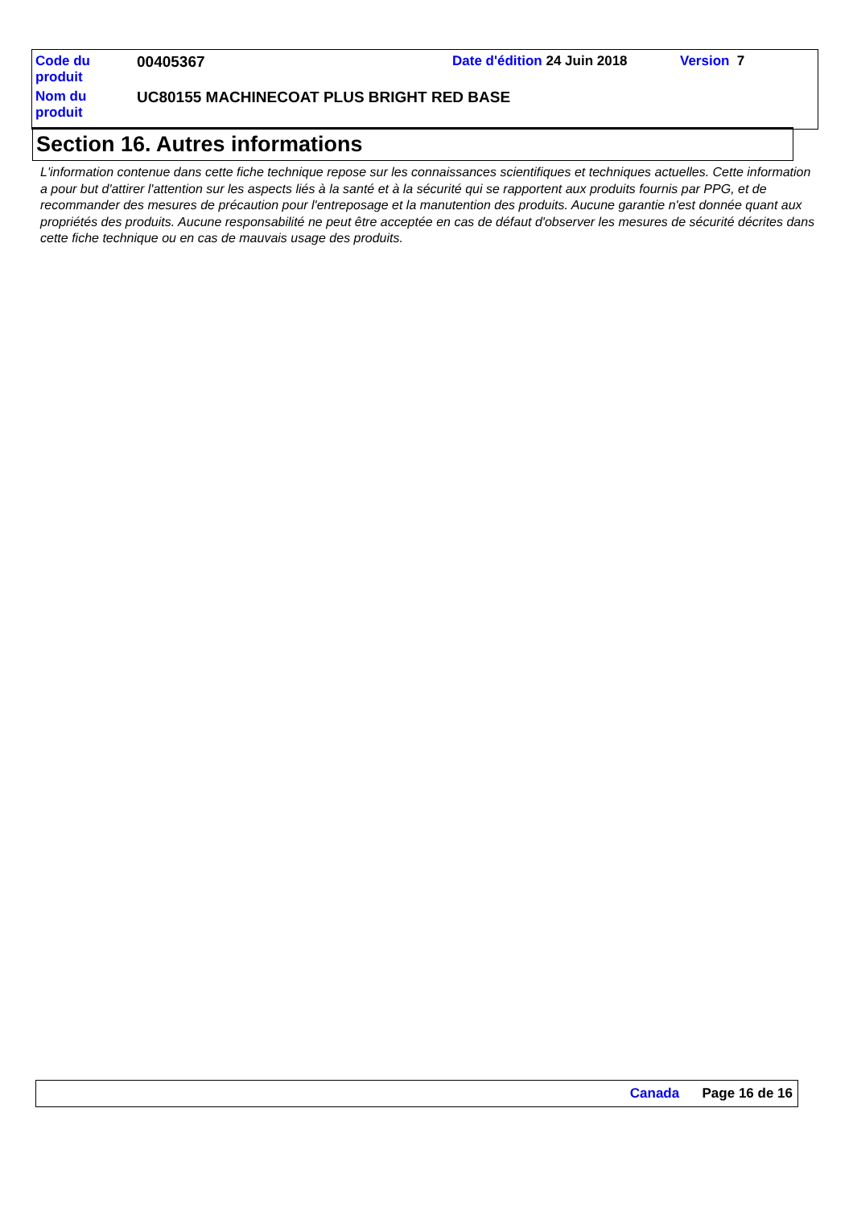| Code du produit | 00405367 | Date d'édition 24 Juin 2018 | Version 7 |
| Nom du produit | UC80155 MACHINECOAT PLUS BRIGHT RED BASE | | |
Section 16. Autres informations
L'information contenue dans cette fiche technique repose sur les connaissances scientifiques et techniques actuelles. Cette information a pour but d'attirer l'attention sur les aspects liés à la santé et à la sécurité qui se rapportent aux produits fournis par PPG, et de recommander des mesures de précaution pour l'entreposage et la manutention des produits. Aucune garantie n'est donnée quant aux propriétés des produits. Aucune responsabilité ne peut être acceptée en cas de défaut d'observer les mesures de sécurité décrites dans cette fiche technique ou en cas de mauvais usage des produits.
Canada Page 16 de 16